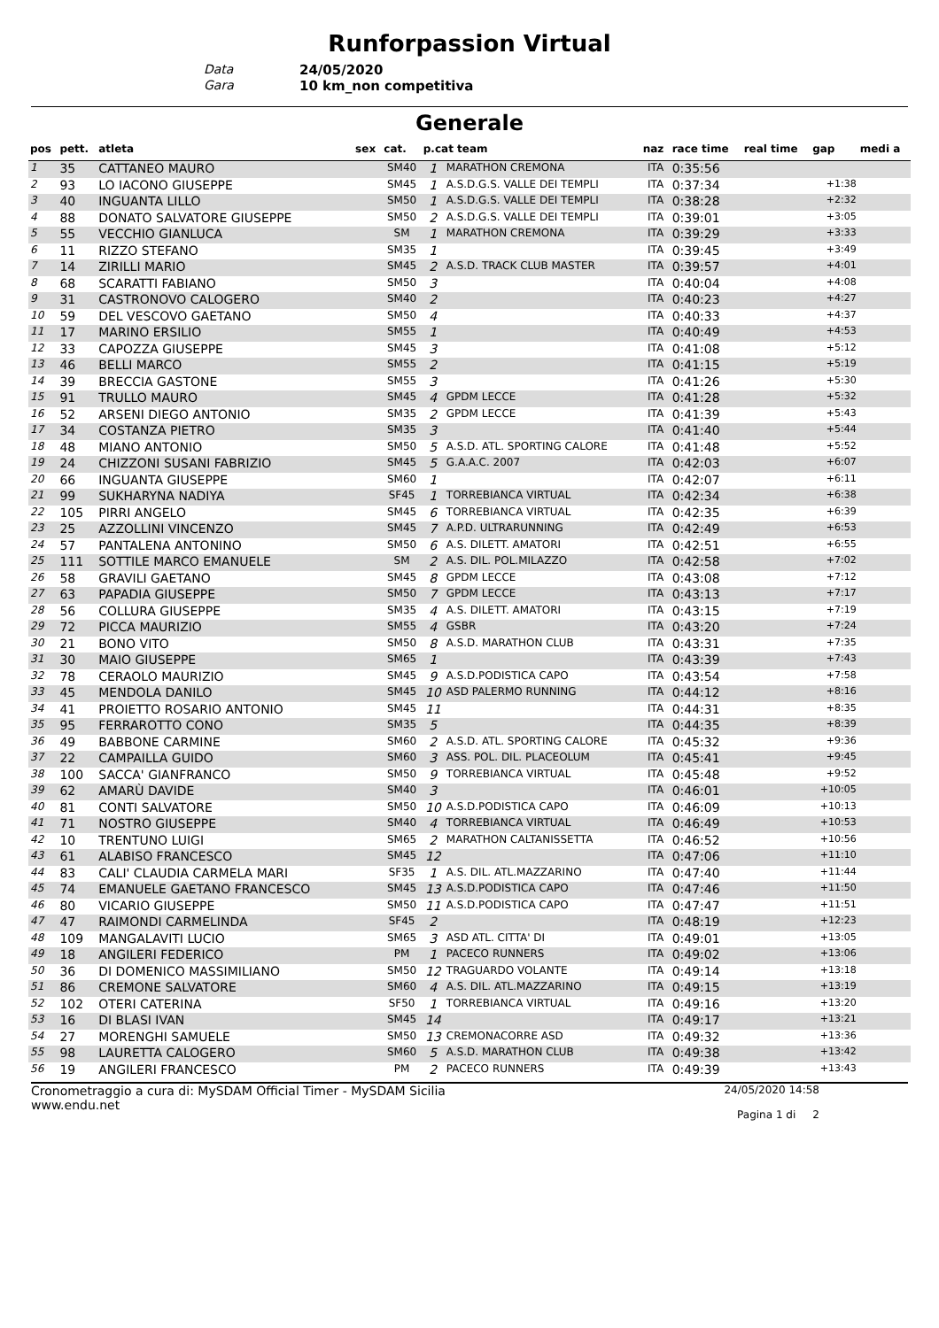Runforpassion Virtual
Data 24/05/2020
Gara 10 km_non competitiva
Generale
| pos | pett. | atleta | sex | cat. | p.cat team | | naz | race time | real time | gap | medi a |
| --- | --- | --- | --- | --- | --- | --- | --- | --- | --- | --- | --- |
| 1 | 35 | CATTANEO MAURO | | SM40 | 1 | MARATHON CREMONA | ITA | 0:35:56 | | | |
| 2 | 93 | LO IACONO GIUSEPPE | | SM45 | 1 | A.S.D.G.S. VALLE DEI TEMPLI | ITA | 0:37:34 | | +1:38 | |
| 3 | 40 | INGUANTA LILLO | | SM50 | 1 | A.S.D.G.S. VALLE DEI TEMPLI | ITA | 0:38:28 | | +2:32 | |
| 4 | 88 | DONATO SALVATORE GIUSEPPE | | SM50 | 2 | A.S.D.G.S. VALLE DEI TEMPLI | ITA | 0:39:01 | | +3:05 | |
| 5 | 55 | VECCHIO GIANLUCA | | SM | 1 | MARATHON CREMONA | ITA | 0:39:29 | | +3:33 | |
| 6 | 11 | RIZZO STEFANO | | SM35 | 1 | | ITA | 0:39:45 | | +3:49 | |
| 7 | 14 | ZIRILLI MARIO | | SM45 | 2 | A.S.D. TRACK CLUB MASTER | ITA | 0:39:57 | | +4:01 | |
| 8 | 68 | SCARATTI FABIANO | | SM50 | 3 | | ITA | 0:40:04 | | +4:08 | |
| 9 | 31 | CASTRONOVO CALOGERO | | SM40 | 2 | | ITA | 0:40:23 | | +4:27 | |
| 10 | 59 | DEL VESCOVO GAETANO | | SM50 | 4 | | ITA | 0:40:33 | | +4:37 | |
| 11 | 17 | MARINO ERSILIO | | SM55 | 1 | | ITA | 0:40:49 | | +4:53 | |
| 12 | 33 | CAPOZZA GIUSEPPE | | SM45 | 3 | | ITA | 0:41:08 | | +5:12 | |
| 13 | 46 | BELLI MARCO | | SM55 | 2 | | ITA | 0:41:15 | | +5:19 | |
| 14 | 39 | BRECCIA GASTONE | | SM55 | 3 | | ITA | 0:41:26 | | +5:30 | |
| 15 | 91 | TRULLO MAURO | | SM45 | 4 | GPDM LECCE | ITA | 0:41:28 | | +5:32 | |
| 16 | 52 | ARSENI DIEGO ANTONIO | | SM35 | 2 | GPDM LECCE | ITA | 0:41:39 | | +5:43 | |
| 17 | 34 | COSTANZA PIETRO | | SM35 | 3 | | ITA | 0:41:40 | | +5:44 | |
| 18 | 48 | MIANO ANTONIO | | SM50 | 5 | A.S.D. ATL. SPORTING CALORE | ITA | 0:41:48 | | +5:52 | |
| 19 | 24 | CHIZZONI SUSANI FABRIZIO | | SM45 | 5 | G.A.A.C. 2007 | ITA | 0:42:03 | | +6:07 | |
| 20 | 66 | INGUANTA GIUSEPPE | | SM60 | 1 | | ITA | 0:42:07 | | +6:11 | |
| 21 | 99 | SUKHARYNA NADIYA | | SF45 | 1 | TORREBIANCA VIRTUAL | ITA | 0:42:34 | | +6:38 | |
| 22 | 105 | PIRRI ANGELO | | SM45 | 6 | TORREBIANCA VIRTUAL | ITA | 0:42:35 | | +6:39 | |
| 23 | 25 | AZZOLLINI VINCENZO | | SM45 | 7 | A.P.D. ULTRARUNNING | ITA | 0:42:49 | | +6:53 | |
| 24 | 57 | PANTALENA ANTONINO | | SM50 | 6 | A.S. DILETT. AMATORI | ITA | 0:42:51 | | +6:55 | |
| 25 | 111 | SOTTILE MARCO EMANUELE | | SM | 2 | A.S. DIL. POL.MILAZZO | ITA | 0:42:58 | | +7:02 | |
| 26 | 58 | GRAVILI GAETANO | | SM45 | 8 | GPDM LECCE | ITA | 0:43:08 | | +7:12 | |
| 27 | 63 | PAPADIA GIUSEPPE | | SM50 | 7 | GPDM LECCE | ITA | 0:43:13 | | +7:17 | |
| 28 | 56 | COLLURA GIUSEPPE | | SM35 | 4 | A.S. DILETT. AMATORI | ITA | 0:43:15 | | +7:19 | |
| 29 | 72 | PICCA MAURIZIO | | SM55 | 4 | GSBR | ITA | 0:43:20 | | +7:24 | |
| 30 | 21 | BONO VITO | | SM50 | 8 | A.S.D. MARATHON CLUB | ITA | 0:43:31 | | +7:35 | |
| 31 | 30 | MAIO GIUSEPPE | | SM65 | 1 | | ITA | 0:43:39 | | +7:43 | |
| 32 | 78 | CERAOLO MAURIZIO | | SM45 | 9 | A.S.D.PODISTICA CAPO | ITA | 0:43:54 | | +7:58 | |
| 33 | 45 | MENDOLA DANILO | | SM45 | 10 | ASD PALERMO RUNNING | ITA | 0:44:12 | | +8:16 | |
| 34 | 41 | PROIETTO ROSARIO ANTONIO | | SM45 | 11 | | ITA | 0:44:31 | | +8:35 | |
| 35 | 95 | FERRAROTTO CONO | | SM35 | 5 | | ITA | 0:44:35 | | +8:39 | |
| 36 | 49 | BABBONE CARMINE | | SM60 | 2 | A.S.D. ATL. SPORTING CALORE | ITA | 0:45:32 | | +9:36 | |
| 37 | 22 | CAMPAILLA GUIDO | | SM60 | 3 | ASS. POL. DIL. PLACEOLUM | ITA | 0:45:41 | | +9:45 | |
| 38 | 100 | SACCA' GIANFRANCO | | SM50 | 9 | TORREBIANCA VIRTUAL | ITA | 0:45:48 | | +9:52 | |
| 39 | 62 | AMARÙ DAVIDE | | SM40 | 3 | | ITA | 0:46:01 | | +10:05 | |
| 40 | 81 | CONTI SALVATORE | | SM50 | 10 | A.S.D.PODISTICA CAPO | ITA | 0:46:09 | | +10:13 | |
| 41 | 71 | NOSTRO GIUSEPPE | | SM40 | 4 | TORREBIANCA VIRTUAL | ITA | 0:46:49 | | +10:53 | |
| 42 | 10 | TRENTUNO LUIGI | | SM65 | 2 | MARATHON CALTANISSETTA | ITA | 0:46:52 | | +10:56 | |
| 43 | 61 | ALABISO FRANCESCO | | SM45 | 12 | | ITA | 0:47:06 | | +11:10 | |
| 44 | 83 | CALI' CLAUDIA CARMELA MARI | | SF35 | 1 | A.S. DIL. ATL.MAZZARINO | ITA | 0:47:40 | | +11:44 | |
| 45 | 74 | EMANUELE GAETANO FRANCESCO | | SM45 | 13 | A.S.D.PODISTICA CAPO | ITA | 0:47:46 | | +11:50 | |
| 46 | 80 | VICARIO GIUSEPPE | | SM50 | 11 | A.S.D.PODISTICA CAPO | ITA | 0:47:47 | | +11:51 | |
| 47 | 47 | RAIMONDI CARMELINDA | | SF45 | 2 | | ITA | 0:48:19 | | +12:23 | |
| 48 | 109 | MANGALAVITI LUCIO | | SM65 | 3 | ASD ATL. CITTA' DI | ITA | 0:49:01 | | +13:05 | |
| 49 | 18 | ANGILERI FEDERICO | | PM | 1 | PACECO RUNNERS | ITA | 0:49:02 | | +13:06 | |
| 50 | 36 | DI DOMENICO MASSIMILIANO | | SM50 | 12 | TRAGUARDO VOLANTE | ITA | 0:49:14 | | +13:18 | |
| 51 | 86 | CREMONE SALVATORE | | SM60 | 4 | A.S. DIL. ATL.MAZZARINO | ITA | 0:49:15 | | +13:19 | |
| 52 | 102 | OTERI CATERINA | | SF50 | 1 | TORREBIANCA VIRTUAL | ITA | 0:49:16 | | +13:20 | |
| 53 | 16 | DI BLASI IVAN | | SM45 | 14 | | ITA | 0:49:17 | | +13:21 | |
| 54 | 27 | MORENGHI SAMUELE | | SM50 | 13 | CREMONACORRE ASD | ITA | 0:49:32 | | +13:36 | |
| 55 | 98 | LAURETTA CALOGERO | | SM60 | 5 | A.S.D. MARATHON CLUB | ITA | 0:49:38 | | +13:42 | |
| 56 | 19 | ANGILERI FRANCESCO | | PM | 2 | PACECO RUNNERS | ITA | 0:49:39 | | +13:43 | |
Cronometraggio a cura di: MySDAM Official Timer - MySDAM Sicilia
www.endu.net
24/05/2020 14:58
Pagina 1 di 2